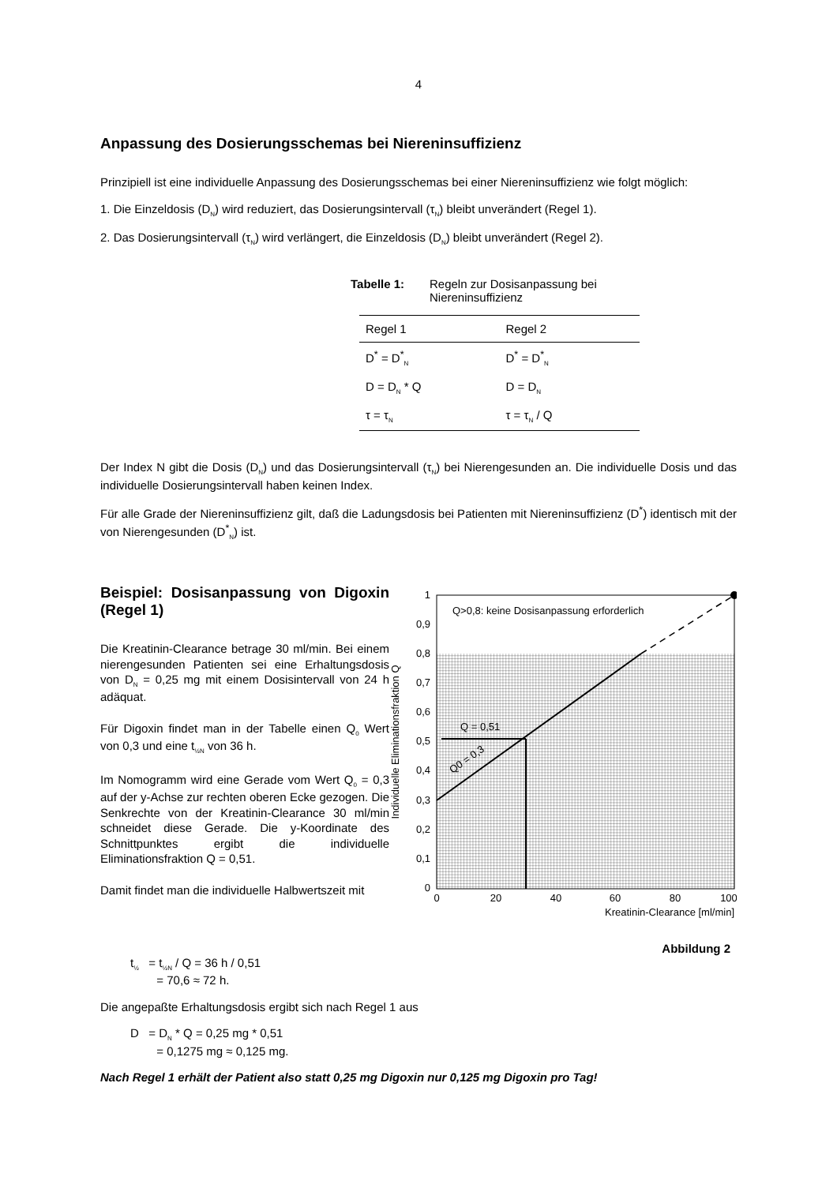4
Anpassung des Dosierungsschemas bei Niereninsuffizienz
Prinzipiell ist eine individuelle Anpassung des Dosierungsschemas bei einer Niereninsuffizienz wie folgt möglich:
1. Die Einzeldosis (D<sub>N</sub>) wird reduziert, das Dosierungsintervall (τ<sub>N</sub>) bleibt unverändert (Regel 1).
2. Das Dosierungsintervall (τ<sub>N</sub>) wird verlängert, die Einzeldosis (D<sub>N</sub>) bleibt unverändert (Regel 2).
Tabelle 1: Regeln zur Dosisanpassung bei
Niereninsuffizienz
| Regel 1 | Regel 2 |
| --- | --- |
| D<sup>*</sup> = D<sup>*</sup><sub>N</sub> | D<sup>*</sup> = D<sup>*</sup><sub>N</sub> |
| D = D<sub>N</sub> * Q | D = D<sub>N</sub> |
| τ = τ<sub>N</sub> | τ = τ<sub>N</sub> / Q |
Der Index N gibt die Dosis (D<sub>N</sub>) und das Dosierungsintervall (τ<sub>N</sub>) bei Nierengesunden an. Die individuelle Dosis und das individuelle Dosierungsintervall haben keinen Index.
Für alle Grade der Niereninsuffizienz gilt, daß die Ladungsdosis bei Patienten mit Niereninsuffizienz (D<sup>*</sup>) identisch mit der von Nierengesunden (D<sup>*</sup><sub>N</sub>) ist.
Beispiel: Dosisanpassung von Digoxin (Regel 1)
Die Kreatinin-Clearance betrage 30 ml/min. Bei einem nierengesunden Patienten sei eine Erhaltungsdosis von D<sub>N</sub> = 0,25 mg mit einem Dosisintervall von 24 h adäquat.
Für Digoxin findet man in der Tabelle einen Q<sub>0</sub> Wert von 0,3 und eine t<sub>½N</sub> von 36 h.
Im Nomogramm wird eine Gerade vom Wert Q<sub>0</sub> = 0,3 auf der y-Achse zur rechten oberen Ecke gezogen. Die Senkrechte von der Kreatinin-Clearance 30 ml/min schneidet diese Gerade. Die y-Koordinate des Schnittpunktes ergibt die individuelle Eliminationsfraktion Q = 0,51.
Damit findet man die individuelle Halbwertszeit mit
Q>0,8: keine Dosisanpassung erforderlich
Q = 0,51
Q0 = 0,3
1
0,9
0,8
0,7
0,6
0,5
0,4
0,3
0,2
0,1
0
0
20
40
60
80
100
Kreatinin-Clearance [ml/min]
Individuelle Eliminationsfraktion Q
Abbildung 2
t<sub>½</sub> = t<sub>½N</sub> / Q = 36 h / 0,51
= 70,6 ≈ 72 h.
Die angepaßte Erhaltungsdosis ergibt sich nach Regel 1 aus
D = D<sub>N</sub> * Q = 0,25 mg * 0,51
= 0,1275 mg ≈ 0,125 mg.
Nach Regel 1 erhält der Patient also statt 0,25 mg Digoxin nur 0,125 mg Digoxin pro Tag!